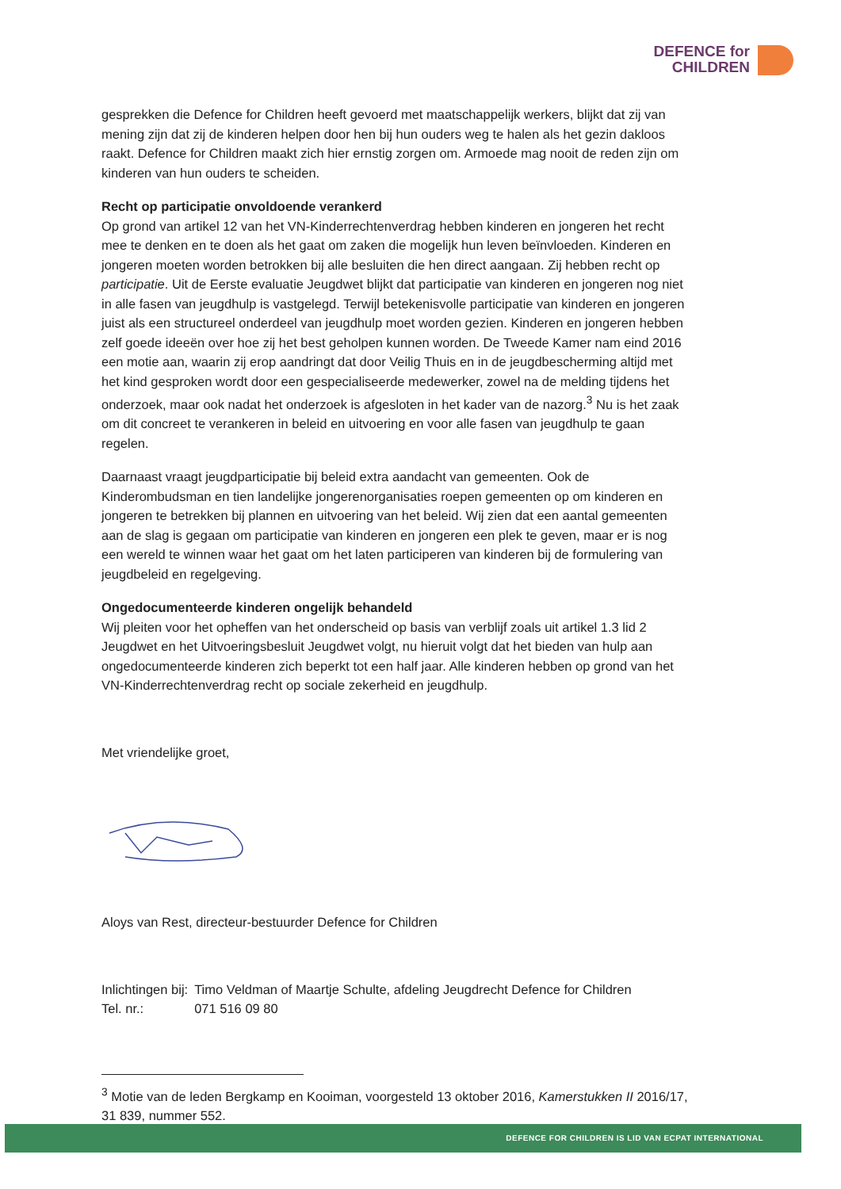DEFENCE for
CHILDREN
gesprekken die Defence for Children heeft gevoerd met maatschappelijk werkers, blijkt dat zij van mening zijn dat zij de kinderen helpen door hen bij hun ouders weg te halen als het gezin dakloos raakt. Defence for Children maakt zich hier ernstig zorgen om. Armoede mag nooit de reden zijn om kinderen van hun ouders te scheiden.
Recht op participatie onvoldoende verankerd
Op grond van artikel 12 van het VN-Kinderrechtenverdrag hebben kinderen en jongeren het recht mee te denken en te doen als het gaat om zaken die mogelijk hun leven beïnvloeden. Kinderen en jongeren moeten worden betrokken bij alle besluiten die hen direct aangaan. Zij hebben recht op participatie. Uit de Eerste evaluatie Jeugdwet blijkt dat participatie van kinderen en jongeren nog niet in alle fasen van jeugdhulp is vastgelegd. Terwijl betekenisvolle participatie van kinderen en jongeren juist als een structureel onderdeel van jeugdhulp moet worden gezien. Kinderen en jongeren hebben zelf goede ideeën over hoe zij het best geholpen kunnen worden. De Tweede Kamer nam eind 2016 een motie aan, waarin zij erop aandringt dat door Veilig Thuis en in de jeugdbescherming altijd met het kind gesproken wordt door een gespecialiseerde medewerker, zowel na de melding tijdens het onderzoek, maar ook nadat het onderzoek is afgesloten in het kader van de nazorg.<sup>3</sup> Nu is het zaak om dit concreet te verankeren in beleid en uitvoering en voor alle fasen van jeugdhulp te gaan regelen.
Daarnaast vraagt jeugdparticipatie bij beleid extra aandacht van gemeenten. Ook de Kinderombudsman en tien landelijke jongerenorganisaties roepen gemeenten op om kinderen en jongeren te betrekken bij plannen en uitvoering van het beleid. Wij zien dat een aantal gemeenten aan de slag is gegaan om participatie van kinderen en jongeren een plek te geven, maar er is nog een wereld te winnen waar het gaat om het laten participeren van kinderen bij de formulering van jeugdbeleid en regelgeving.
Ongedocumenteerde kinderen ongelijk behandeld
Wij pleiten voor het opheffen van het onderscheid op basis van verblijf zoals uit artikel 1.3 lid 2 Jeugdwet en het Uitvoeringsbesluit Jeugdwet volgt, nu hieruit volgt dat het bieden van hulp aan ongedocumenteerde kinderen zich beperkt tot een half jaar. Alle kinderen hebben op grond van het VN-Kinderrechtenverdrag recht op sociale zekerheid en jeugdhulp.
Met vriendelijke groet,
Aloys van Rest, directeur-bestuurder Defence for Children
| Inlichtingen bij: | Timo Veldman of Maartje Schulte, afdeling Jeugdrecht Defence for Children |
| Tel. nr.: | 071 516 09 80 |
<sup>3</sup> Motie van de leden Bergkamp en Kooiman, voorgesteld 13 oktober 2016, Kamerstukken II 2016/17, 31 839, nummer 552.
DEFENCE FOR CHILDREN IS LID VAN ECPAT INTERNATIONAL